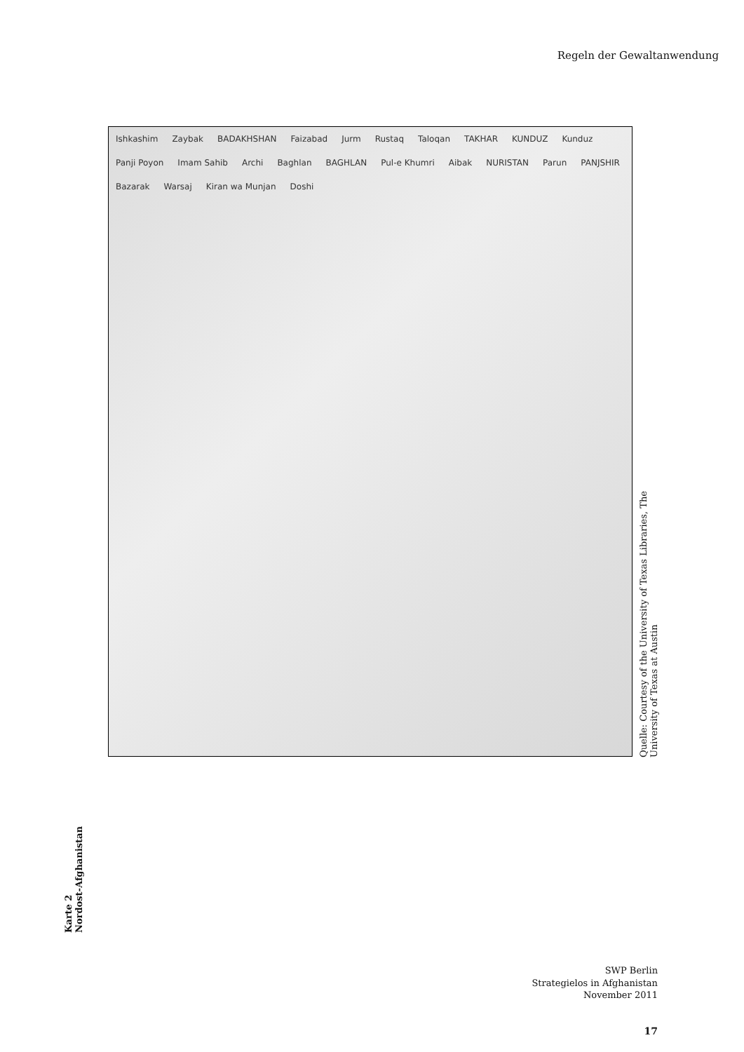Regeln der Gewaltanwendung
Karte 2
Nordost-Afghanistan
Ishkashim Zaybak BADAKHSHAN Faizabad Jurm Rustaq Taloqan TAKHAR KUNDUZ Kunduz Panji Poyon Imam Sahib Archi Baghlan BAGHLAN Pul-e Khumri Aibak NURISTAN Parun PANJSHIR Bazarak Warsaj Kiran wa Munjan Doshi
Quelle: Courtesy of the University of Texas Libraries, The University of Texas at Austin
SWP Berlin
Strategielos in Afghanistan
November 2011
17